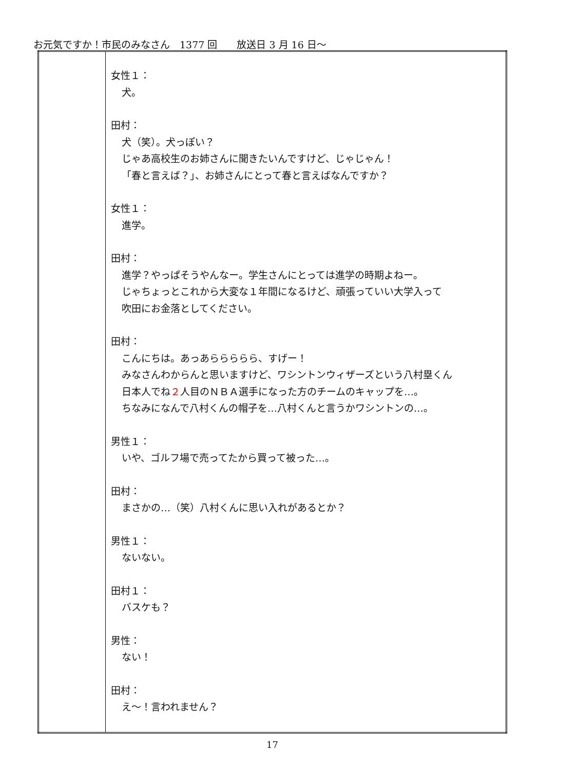お元気ですか！市民のみなさん　1377 回　　放送日 3 月 16 日～
| | 女性１： 犬。 田村： 犬（笑）。犬っぽい？ じゃあ高校生のお姉さんに聞きたいんですけど、じゃじゃん！ 「春と言えば？」、お姉さんにとって春と言えばなんですか？ 女性１： 進学。 田村： 進学？やっぱそうやんなー。学生さんにとっては進学の時期よねー。 じゃちょっとこれから大変な１年間になるけど、頑張っていい大学入って 吹田にお金落としてください。 田村： こんにちは。あっあららららら、すげー！ みなさんわからんと思いますけど、ワシントンウィザーズという八村塁くん 日本人でね ２ 人目のＮＢＡ選手になった方のチームのキャップを…。 ちなみになんで八村くんの帽子を…八村くんと言うかワシントンの…。 男性１： いや、ゴルフ場で売ってたから買って被った…。 田村： まさかの…（笑）八村くんに思い入れがあるとか？ 男性１： ないない。 田村１： バスケも？ 男性： ない！ 田村： え～！言われません？ |
17